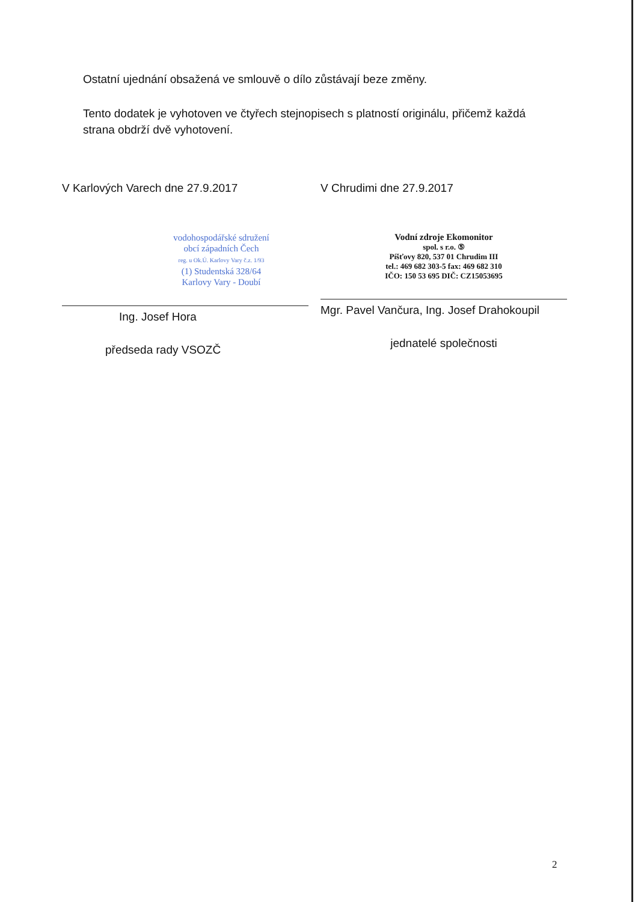Ostatní ujednání obsažená ve smlouvě o dílo zůstávají beze změny.
Tento dodatek je vyhotoven ve čtyřech stejnopisech s platností originálu, přičemž každá strana obdrží dvě vyhotovení.
V Karlových Varech dne 27.9.2017
vodohospodářské sdružení
obcí západních Čech
reg. u Ok.Ú. Karlovy Vary č.z. 1/93
(1) Studentská 328/64
Karlovy Vary - Doubí
Ing. Josef Hora
předseda rady VSOZČ
V Chrudimi dne 27.9.2017
Vodní zdroje Ekomonitor
spol. s r.o. ⑤
Píšťovy 820, 537 01 Chrudim III
tel.: 469 682 303-5 fax: 469 682 310
IČO: 150 53 695 DIČ: CZ15053695
Mgr. Pavel Vančura, Ing. Josef Drahokoupil
jednatelé společnosti
2